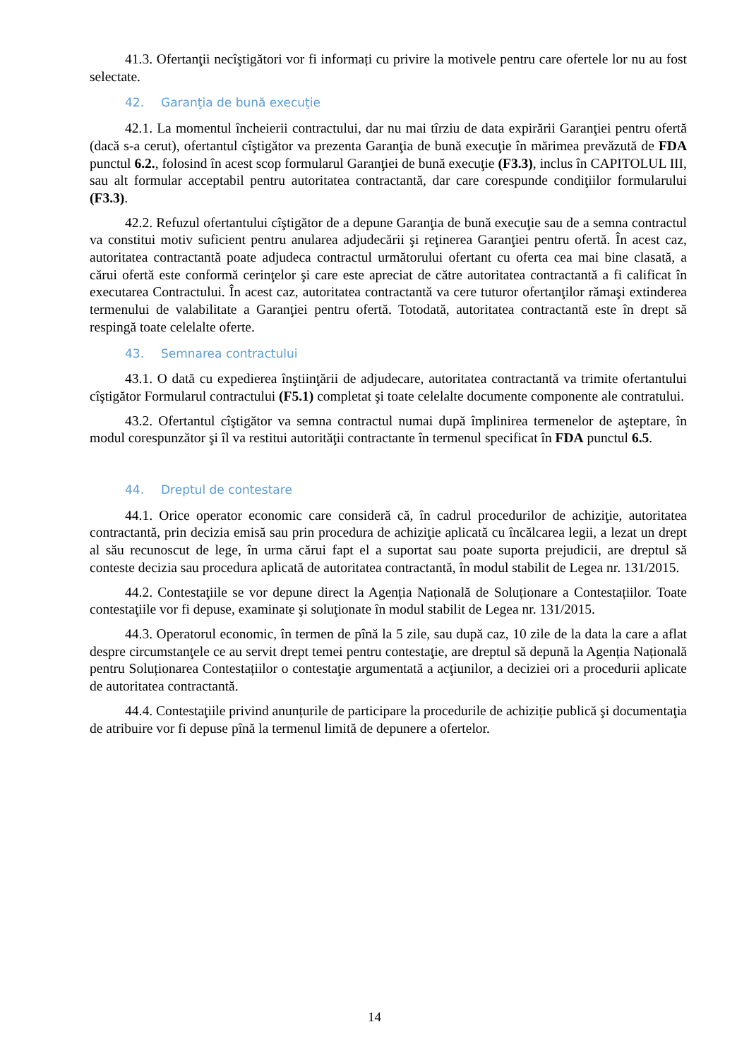41.3. Ofertanţii necîştigători vor fi informați cu privire la motivele pentru care ofertele lor nu au fost selectate.
42. Garanţia de bună execuţie
42.1. La momentul încheierii contractului, dar nu mai tîrziu de data expirării Garanţiei pentru ofertă (dacă s-a cerut), ofertantul cîştigător va prezenta Garanţia de bună execuţie în mărimea prevăzută de FDA punctul 6.2., folosind în acest scop formularul Garanţiei de bună execuţie (F3.3), inclus în CAPITOLUL III, sau alt formular acceptabil pentru autoritatea contractantă, dar care corespunde condiţiilor formularului (F3.3).
42.2. Refuzul ofertantului cîştigător de a depune Garanţia de bună execuţie sau de a semna contractul va constitui motiv suficient pentru anularea adjudecării şi reţinerea Garanţiei pentru ofertă. În acest caz, autoritatea contractantă poate adjudeca contractul următorului ofertant cu oferta cea mai bine clasată, a cărui ofertă este conformă cerinţelor şi care este apreciat de către autoritatea contractantă a fi calificat în executarea Contractului. În acest caz, autoritatea contractantă va cere tuturor ofertanţilor rămaşi extinderea termenului de valabilitate a Garanţiei pentru ofertă. Totodată, autoritatea contractantă este în drept să respingă toate celelalte oferte.
43. Semnarea contractului
43.1. O dată cu expedierea înştiinţării de adjudecare, autoritatea contractantă va trimite ofertantului cîştigător Formularul contractului (F5.1) completat şi toate celelalte documente componente ale contratului.
43.2. Ofertantul cîştigător va semna contractul numai după împlinirea termenelor de aşteptare, în modul corespunzător şi îl va restitui autorităţii contractante în termenul specificat în FDA punctul 6.5.
44. Dreptul de contestare
44.1. Orice operator economic care consideră că, în cadrul procedurilor de achiziţie, autoritatea contractantă, prin decizia emisă sau prin procedura de achiziţie aplicată cu încălcarea legii, a lezat un drept al său recunoscut de lege, în urma cărui fapt el a suportat sau poate suporta prejudicii, are dreptul să conteste decizia sau procedura aplicată de autoritatea contractantă, în modul stabilit de Legea nr. 131/2015.
44.2. Contestaţiile se vor depune direct la Agenția Națională de Soluționare a Contestațiilor. Toate contestaţiile vor fi depuse, examinate şi soluţionate în modul stabilit de Legea nr. 131/2015.
44.3. Operatorul economic, în termen de pînă la 5 zile, sau după caz, 10 zile de la data la care a aflat despre circumstanţele ce au servit drept temei pentru contestaţie, are dreptul să depună la Agenția Națională pentru Soluționarea Contestațiilor o contestaţie argumentată a acţiunilor, a deciziei ori a procedurii aplicate de autoritatea contractantă.
44.4. Contestaţiile privind anunțurile de participare la procedurile de achiziție publică şi documentaţia de atribuire vor fi depuse pînă la termenul limită de depunere a ofertelor.
14